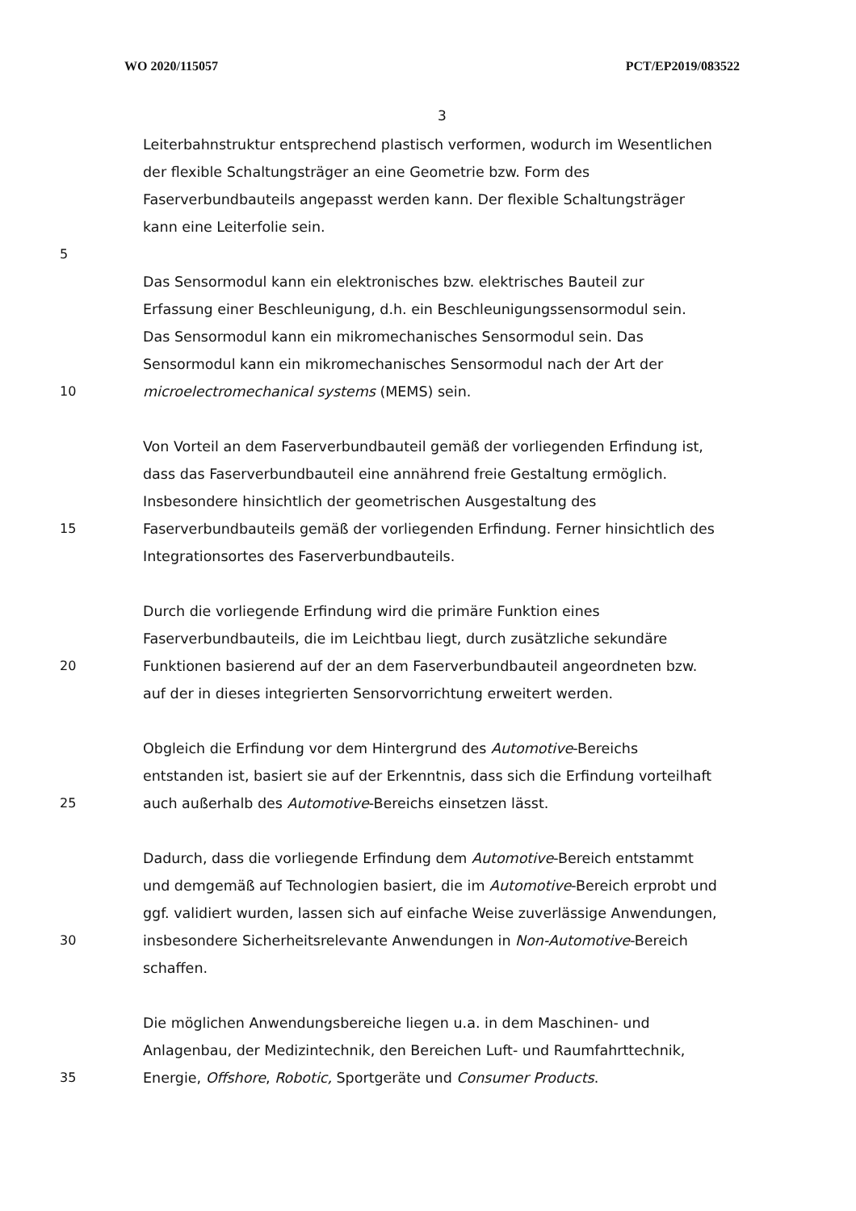WO 2020/115057 PCT/EP2019/083522
3
Leiterbahnstruktur entsprechend plastisch verformen, wodurch im Wesentlichen
der flexible Schaltungsträger an eine Geometrie bzw. Form des
Faserverbundbauteils angepasst werden kann. Der flexible Schaltungsträger
kann eine Leiterfolie sein.
5
Das Sensormodul kann ein elektronisches bzw. elektrisches Bauteil zur
Erfassung einer Beschleunigung, d.h. ein Beschleunigungssensormodul sein.
Das Sensormodul kann ein mikromechanisches Sensormodul sein. Das
Sensormodul kann ein mikromechanisches Sensormodul nach der Art der
10 microelectromechanical systems (MEMS) sein.
Von Vorteil an dem Faserverbundbauteil gemäß der vorliegenden Erfindung ist,
dass das Faserverbundbauteil eine annährend freie Gestaltung ermöglich.
Insbesondere hinsichtlich der geometrischen Ausgestaltung des
15 Faserverbundbauteils gemäß der vorliegenden Erfindung. Ferner hinsichtlich des
Integrationsortes des Faserverbundbauteils.
Durch die vorliegende Erfindung wird die primäre Funktion eines
Faserverbundbauteils, die im Leichtbau liegt, durch zusätzliche sekundäre
20 Funktionen basierend auf der an dem Faserverbundbauteil angeordneten bzw.
auf der in dieses integrierten Sensorvorrichtung erweitert werden.
Obgleich die Erfindung vor dem Hintergrund des Automotive-Bereichs
entstanden ist, basiert sie auf der Erkenntnis, dass sich die Erfindung vorteilhaft
25 auch außerhalb des Automotive-Bereichs einsetzen lässt.
Dadurch, dass die vorliegende Erfindung dem Automotive-Bereich entstammt
und demgemäß auf Technologien basiert, die im Automotive-Bereich erprobt und
ggf. validiert wurden, lassen sich auf einfache Weise zuverlässige Anwendungen,
30 insbesondere Sicherheitsrelevante Anwendungen in Non-Automotive-Bereich
schaffen.
Die möglichen Anwendungsbereiche liegen u.a. in dem Maschinen- und
Anlagenbau, der Medizintechnik, den Bereichen Luft- und Raumfahrttechnik,
35 Energie, Offshore, Robotic, Sportgeräte und Consumer Products.